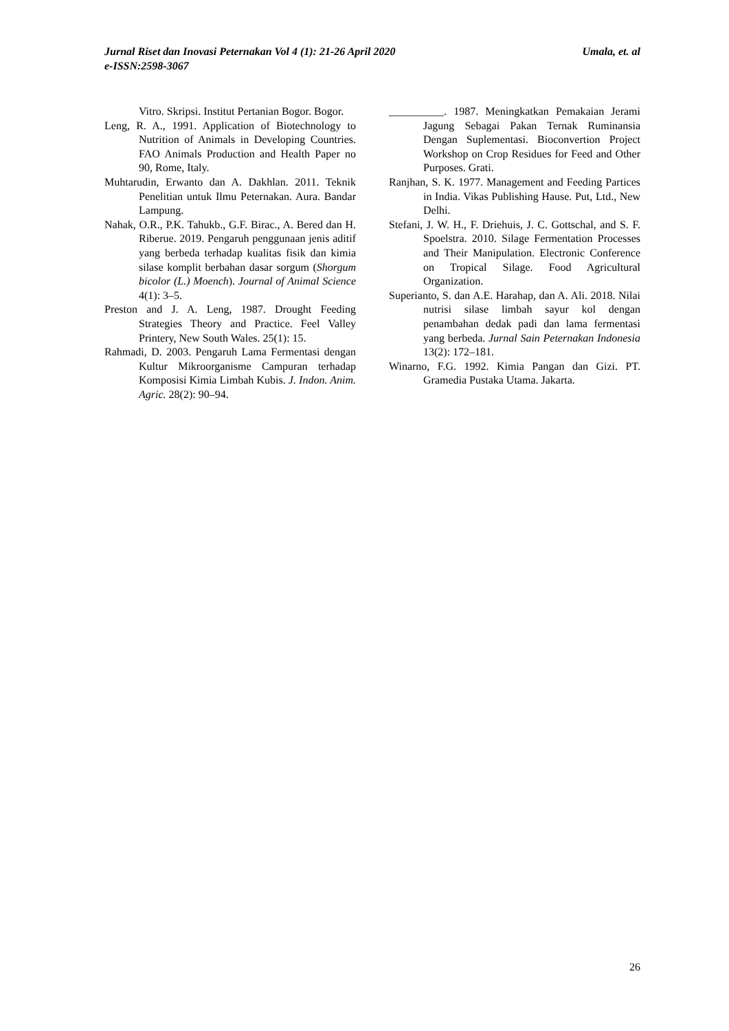Umala, et. al Jurnal Riset dan Inovasi Peternakan Vol 4 (1): 21-26 April 2020
e-ISSN:2598-3067
Vitro. Skripsi. Institut Pertanian Bogor. Bogor.
Leng, R. A., 1991. Application of Biotechnology to Nutrition of Animals in Developing Countries. FAO Animals Production and Health Paper no 90, Rome, Italy.
Muhtarudin, Erwanto dan A. Dakhlan. 2011. Teknik Penelitian untuk Ilmu Peternakan. Aura. Bandar Lampung.
Nahak, O.R., P.K. Tahukb., G.F. Birac., A. Bered dan H. Riberue. 2019. Pengaruh penggunaan jenis aditif yang berbeda terhadap kualitas fisik dan kimia silase komplit berbahan dasar sorgum (Shorgum bicolor (L.) Moench). Journal of Animal Science 4(1): 3–5.
Preston and J. A. Leng, 1987. Drought Feeding Strategies Theory and Practice. Feel Valley Printery, New South Wales. 25(1): 15.
Rahmadi, D. 2003. Pengaruh Lama Fermentasi dengan Kultur Mikroorganisme Campuran terhadap Komposisi Kimia Limbah Kubis. J. Indon. Anim. Agric. 28(2): 90–94.
__________. 1987. Meningkatkan Pemakaian Jerami Jagung Sebagai Pakan Ternak Ruminansia Dengan Suplementasi. Bioconvertion Project Workshop on Crop Residues for Feed and Other Purposes. Grati.
Ranjhan, S. K. 1977. Management and Feeding Partices in India. Vikas Publishing Hause. Put, Ltd., New Delhi.
Stefani, J. W. H., F. Driehuis, J. C. Gottschal, and S. F. Spoelstra. 2010. Silage Fermentation Processes and Their Manipulation. Electronic Conference on Tropical Silage. Food Agricultural Organization.
Superianto, S. dan A.E. Harahap, dan A. Ali. 2018. Nilai nutrisi silase limbah sayur kol dengan penambahan dedak padi dan lama fermentasi yang berbeda. Jurnal Sain Peternakan Indonesia 13(2): 172–181.
Winarno, F.G. 1992. Kimia Pangan dan Gizi. PT. Gramedia Pustaka Utama. Jakarta.
26